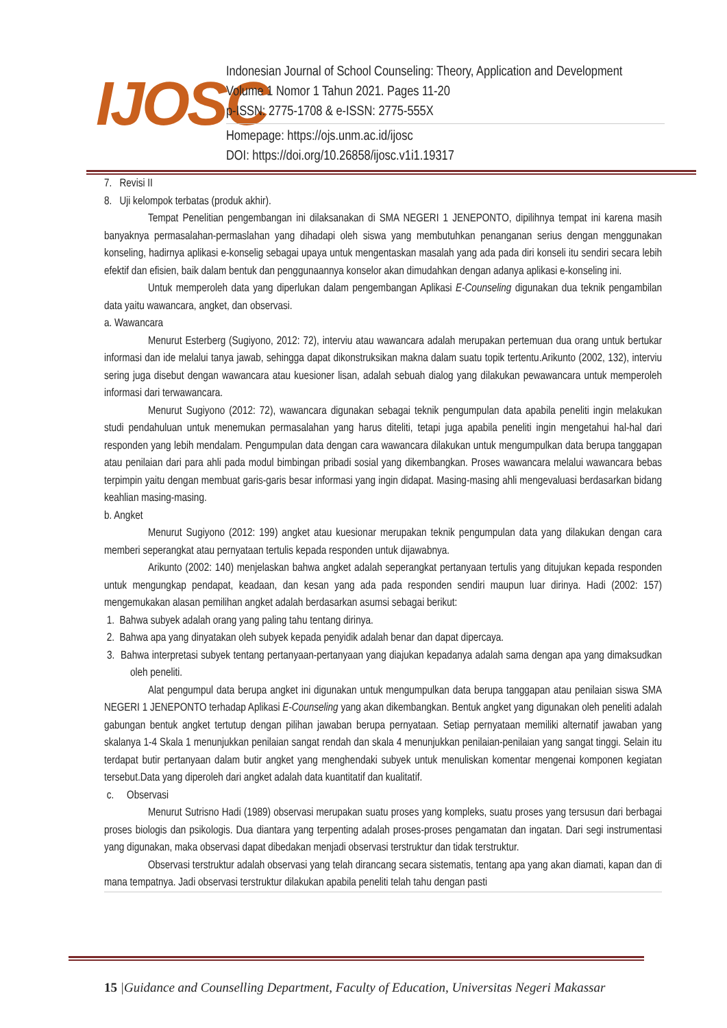IJOSC
Indonesian Journal of School Counseling: Theory, Application and Development
Volume 1 Nomor 1 Tahun 2021. Pages 11-20
p-ISSN: 2775-1708 & e-ISSN: 2775-555X
Homepage: https://ojs.unm.ac.id/ijosc
DOI: https://doi.org/10.26858/ijosc.v1i1.19317
7. Revisi II
8. Uji kelompok terbatas (produk akhir).
Tempat Penelitian pengembangan ini dilaksanakan di SMA NEGERI 1 JENEPONTO, dipilihnya tempat ini karena masih banyaknya permasalahan-permaslahan yang dihadapi oleh siswa yang membutuhkan penanganan serius dengan menggunakan konseling, hadirnya aplikasi e-konselig sebagai upaya untuk mengentaskan masalah yang ada pada diri konseli itu sendiri secara lebih efektif dan efisien, baik dalam bentuk dan penggunaannya konselor akan dimudahkan dengan adanya aplikasi e-konseling ini.
Untuk memperoleh data yang diperlukan dalam pengembangan Aplikasi E-Counseling digunakan dua teknik pengambilan data yaitu wawancara, angket, dan observasi.
a. Wawancara
Menurut Esterberg (Sugiyono, 2012: 72), interviu atau wawancara adalah merupakan pertemuan dua orang untuk bertukar informasi dan ide melalui tanya jawab, sehingga dapat dikonstruksikan makna dalam suatu topik tertentu.Arikunto (2002, 132), interviu sering juga disebut dengan wawancara atau kuesioner lisan, adalah sebuah dialog yang dilakukan pewawancara untuk memperoleh informasi dari terwawancara.
Menurut Sugiyono (2012: 72), wawancara digunakan sebagai teknik pengumpulan data apabila peneliti ingin melakukan studi pendahuluan untuk menemukan permasalahan yang harus diteliti, tetapi juga apabila peneliti ingin mengetahui hal-hal dari responden yang lebih mendalam. Pengumpulan data dengan cara wawancara dilakukan untuk mengumpulkan data berupa tanggapan atau penilaian dari para ahli pada modul bimbingan pribadi sosial yang dikembangkan. Proses wawancara melalui wawancara bebas terpimpin yaitu dengan membuat garis-garis besar informasi yang ingin didapat. Masing-masing ahli mengevaluasi berdasarkan bidang keahlian masing-masing.
b. Angket
Menurut Sugiyono (2012: 199) angket atau kuesionar merupakan teknik pengumpulan data yang dilakukan dengan cara memberi seperangkat atau pernyataan tertulis kepada responden untuk dijawabnya.
Arikunto (2002: 140) menjelaskan bahwa angket adalah seperangkat pertanyaan tertulis yang ditujukan kepada responden untuk mengungkap pendapat, keadaan, dan kesan yang ada pada responden sendiri maupun luar dirinya. Hadi (2002: 157) mengemukakan alasan pemilihan angket adalah berdasarkan asumsi sebagai berikut:
1. Bahwa subyek adalah orang yang paling tahu tentang dirinya.
2. Bahwa apa yang dinyatakan oleh subyek kepada penyidik adalah benar dan dapat dipercaya.
3. Bahwa interpretasi subyek tentang pertanyaan-pertanyaan yang diajukan kepadanya adalah sama dengan apa yang dimaksudkan oleh peneliti.
Alat pengumpul data berupa angket ini digunakan untuk mengumpulkan data berupa tanggapan atau penilaian siswa SMA NEGERI 1 JENEPONTO terhadap Aplikasi E-Counseling yang akan dikembangkan. Bentuk angket yang digunakan oleh peneliti adalah gabungan bentuk angket tertutup dengan pilihan jawaban berupa pernyataan. Setiap pernyataan memiliki alternatif jawaban yang skalanya 1-4 Skala 1 menunjukkan penilaian sangat rendah dan skala 4 menunjukkan penilaian-penilaian yang sangat tinggi. Selain itu terdapat butir pertanyaan dalam butir angket yang menghendaki subyek untuk menuliskan komentar mengenai komponen kegiatan tersebut.Data yang diperoleh dari angket adalah data kuantitatif dan kualitatif.
c. Observasi
Menurut Sutrisno Hadi (1989) observasi merupakan suatu proses yang kompleks, suatu proses yang tersusun dari berbagai proses biologis dan psikologis. Dua diantara yang terpenting adalah proses-proses pengamatan dan ingatan. Dari segi instrumentasi yang digunakan, maka observasi dapat dibedakan menjadi observasi terstruktur dan tidak terstruktur.
Observasi terstruktur adalah observasi yang telah dirancang secara sistematis, tentang apa yang akan diamati, kapan dan di mana tempatnya. Jadi observasi terstruktur dilakukan apabila peneliti telah tahu dengan pasti
15 |Guidance and Counselling Department, Faculty of Education, Universitas Negeri Makassar